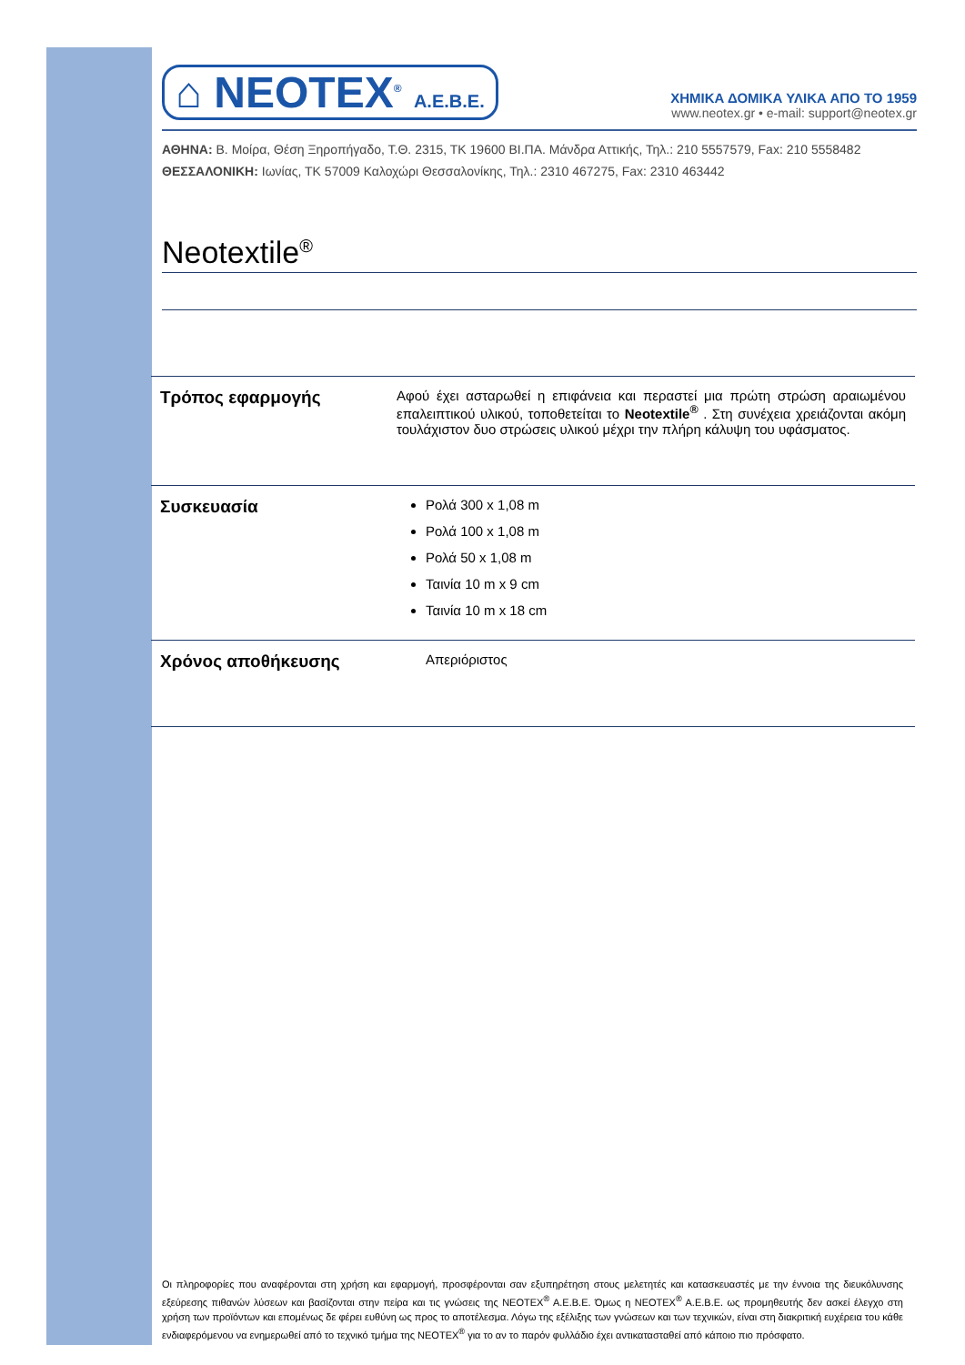⌂ NEOTEX<sup>®</sup> A.E.B.E.
ΧΗΜΙΚΑ ΔΟΜΙΚΑ ΥΛΙΚΑ ΑΠΟ ΤΟ 1959
www.neotex.gr • e-mail: support@neotex.gr
ΑΘΗΝΑ: Β. Μοίρα, Θέση Ξηροπήγαδο, Τ.Θ. 2315, ΤΚ 19600 ΒΙ.ΠΑ. Μάνδρα Αττικής, Τηλ.: 210 5557579, Fax: 210 5558482
ΘΕΣΣΑΛΟΝΙΚΗ: Ιωνίας, ΤΚ 57009 Καλοχώρι Θεσσαλονίκης, Τηλ.: 2310 467275, Fax: 2310 463442
Neotextile<sup>®</sup>
| Τρόπος εφαρμογής | Αφού έχει ασταρωθεί η επιφάνεια και περαστεί μια πρώτη στρώση αραιωμένου επαλειπτικού υλικού, τοποθετείται το Neotextile<sup>®</sup> . Στη συνέχεια χρειάζονται ακόμη τουλάχιστον δυο στρώσεις υλικού μέχρι την πλήρη κάλυψη του υφάσματος. |
| Συσκευασία | Ρολά 300 x 1,08 m Ρολά 100 x 1,08 m Ρολά 50 x 1,08 m Ταινία 10 m x 9 cm Ταινία 10 m x 18 cm |
| Χρόνος αποθήκευσης | Απεριόριστος |
Οι πληροφορίες που αναφέρονται στη χρήση και εφαρμογή, προσφέρονται σαν εξυπηρέτηση στους μελετητές και κατασκευαστές με την έννοια της διευκόλυνσης εξεύρεσης πιθανών λύσεων και βασίζονται στην πείρα και τις γνώσεις της NEOTEX<sup>®</sup> A.E.B.E. Όμως η NEOTEX<sup>®</sup> A.E.B.E. ως προμηθευτής δεν ασκεί έλεγχο στη χρήση των προϊόντων και επομένως δε φέρει ευθύνη ως προς το αποτέλεσμα. Λόγω της εξέλιξης των γνώσεων και των τεχνικών, είναι στη διακριτική ευχέρεια του κάθε ενδιαφερόμενου να ενημερωθεί από το τεχνικό τμήμα της NEOTEX<sup>®</sup> για το αν το παρόν φυλλάδιο έχει αντικατασταθεί από κάποιο πιο πρόσφατο.